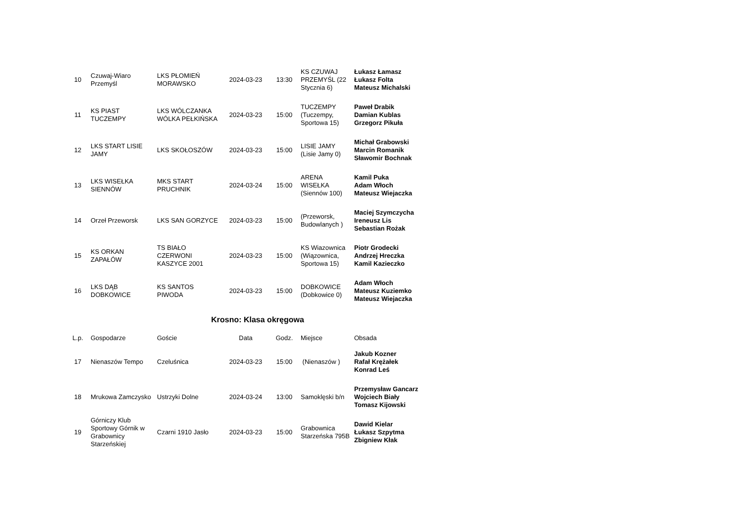| 10 | Czuwaj-Wiaro Przemyśl | LKS PŁOMIEŃ MORAWSKO | 2024-03-23 | 13:30 | KS CZUWAJ PRZEMYŚL (22 Stycznia 6) | Łukasz Łamasz Łukasz Folta Mateusz Michalski |
| 11 | KS PIAST TUCZEMPY | LKS WÓLCZANKA WÓLKA PEŁKIŃSKA | 2024-03-23 | 15:00 | TUCZEMPY (Tuczempy, Sportowa 15) | Paweł Drabik Damian Kublas Grzegorz Pikuła |
| 12 | LKS START LISIE JAMY | LKS SKOŁOSZÓW | 2024-03-23 | 15:00 | LISIE JAMY (Lisie Jamy 0) | Michał Grabowski Marcin Romanik Sławomir Bochnak |
| 13 | LKS WISEŁKA SIENNÓW | MKS START PRUCHNIK | 2024-03-24 | 15:00 | ARENA WISEŁKA (Siennów 100) | Kamil Puka Adam Włoch Mateusz Wiejaczka |
| 14 | Orzeł Przeworsk | LKS SAN GORZYCE | 2024-03-23 | 15:00 | (Przeworsk, Budowlanych ) | Maciej Szymczycha Ireneusz Lis Sebastian Rożak |
| 15 | KS ORKAN ZAPAŁÓW | TS BIAŁO CZERWONI KASZYCE 2001 | 2024-03-23 | 15:00 | KS Wiazownica (Wiązownica, Sportowa 15) | Piotr Grodecki Andrzej Hreczka Kamil Kazieczko |
| 16 | LKS DĄB DOBKOWICE | KS SANTOS PIWODA | 2024-03-23 | 15:00 | DOBKOWICE (Dobkowice 0) | Adam Włoch Mateusz Kuziemko Mateusz Wiejaczka |
Krosno: Klasa okręgowa
| L.p. | Gospodarze | Goście | Data | Godz. | Miejsce | Obsada |
| --- | --- | --- | --- | --- | --- | --- |
| 17 | Nienaszów Tempo | Czeluśnica | 2024-03-23 | 15:00 | (Nienaszów ) | Jakub Kozner Rafał Krężałek Konrad Leś |
| 18 | Mrukowa Zamczysko | Ustrzyki Dolne | 2024-03-24 | 13:00 | Samoklęski b/n | Przemysław Gancarz Wojciech Biały Tomasz Kijowski |
| 19 | Górniczy Klub Sportowy Górnik w Grabownicy Starzeńskiej | Czarni 1910 Jasło | 2024-03-23 | 15:00 | Grabownica Starzeńska 795B | Dawid Kielar Łukasz Szpytma Zbigniew Kłak |